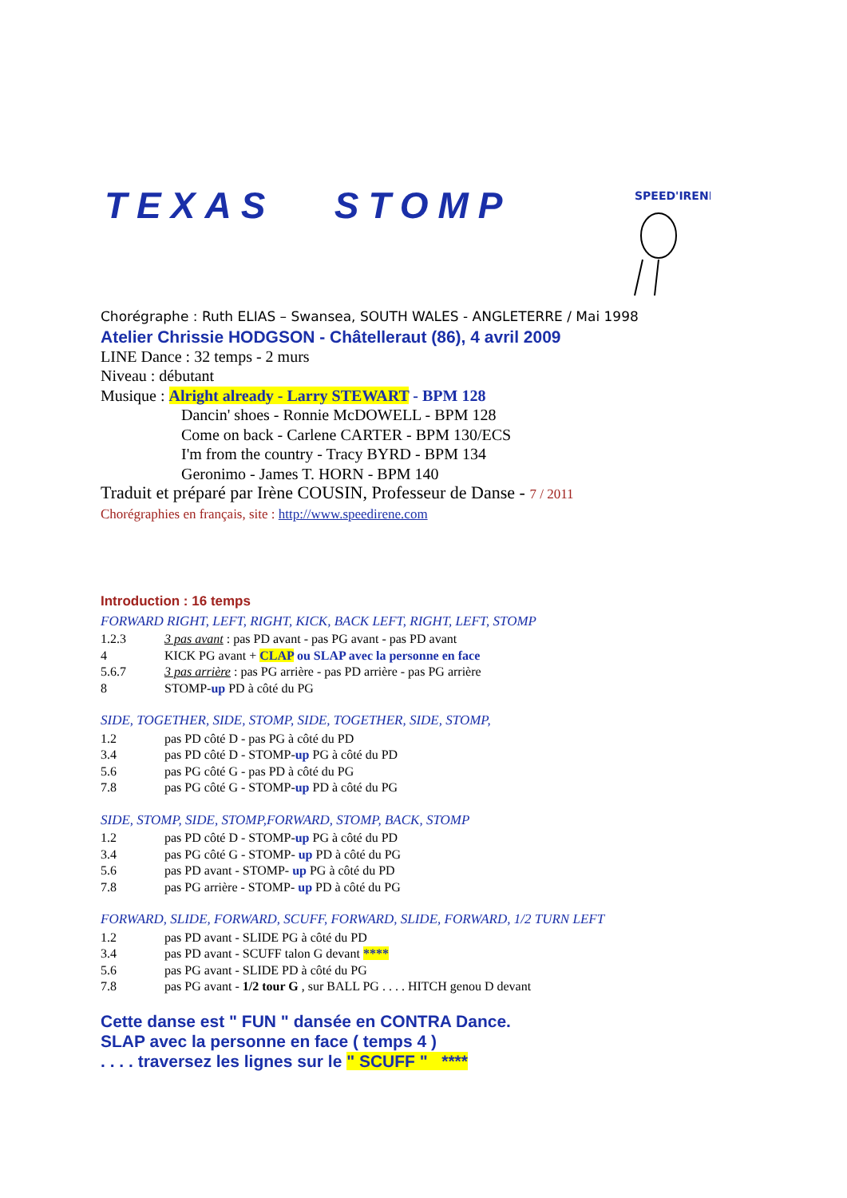SPEED'IRENE
TEXAS STOMP
Chorégraphe : Ruth ELIAS – Swansea, SOUTH WALES - ANGLETERRE / Mai 1998
Atelier Chrissie HODGSON - Châtelleraut (86), 4 avril 2009
LINE Dance : 32 temps - 2 murs
Niveau : débutant
Musique : Alright already - Larry STEWART - BPM 128
Dancin' shoes - Ronnie McDOWELL - BPM 128
Come on back - Carlene CARTER - BPM 130/ECS
I'm from the country - Tracy BYRD - BPM 134
Geronimo - James T. HORN - BPM 140
Traduit et préparé par Irène COUSIN, Professeur de Danse - 7 / 2011
Chorégraphies en français, site : http://www.speedirene.com
Introduction : 16 temps
FORWARD RIGHT, LEFT, RIGHT, KICK, BACK LEFT, RIGHT, LEFT, STOMP
| 1.2.3 | 3 pas avant : pas PD avant - pas PG avant - pas PD avant |
| 4 | KICK PG avant + CLAP ou SLAP avec la personne en face |
| 5.6.7 | 3 pas arrière : pas PG arrière - pas PD arrière - pas PG arrière |
| 8 | STOMP- up PD à côté du PG |
SIDE, TOGETHER, SIDE, STOMP, SIDE, TOGETHER, SIDE, STOMP,
| 1.2 | pas PD côté D - pas PG à côté du PD |
| 3.4 | pas PD côté D - STOMP- up PG à côté du PD |
| 5.6 | pas PG côté G - pas PD à côté du PG |
| 7.8 | pas PG côté G - STOMP- up PD à côté du PG |
SIDE, STOMP, SIDE, STOMP,FORWARD, STOMP, BACK, STOMP
| 1.2 | pas PD côté D - STOMP- up PG à côté du PD |
| 3.4 | pas PG côté G - STOMP- up PD à côté du PG |
| 5.6 | pas PD avant - STOMP- up PG à côté du PD |
| 7.8 | pas PG arrière - STOMP- up PD à côté du PG |
FORWARD, SLIDE, FORWARD, SCUFF, FORWARD, SLIDE, FORWARD, 1/2 TURN LEFT
| 1.2 | pas PD avant - SLIDE PG à côté du PD |
| 3.4 | pas PD avant - SCUFF talon G devant **** |
| 5.6 | pas PG avant - SLIDE PD à côté du PG |
| 7.8 | pas PG avant - 1/2 tour G , sur BALL PG . . . . HITCH genou D devant |
Cette danse est " FUN " dansée en CONTRA Dance.
SLAP avec la personne en face ( temps 4 )
. . . . traversez les lignes sur le " SCUFF " ****